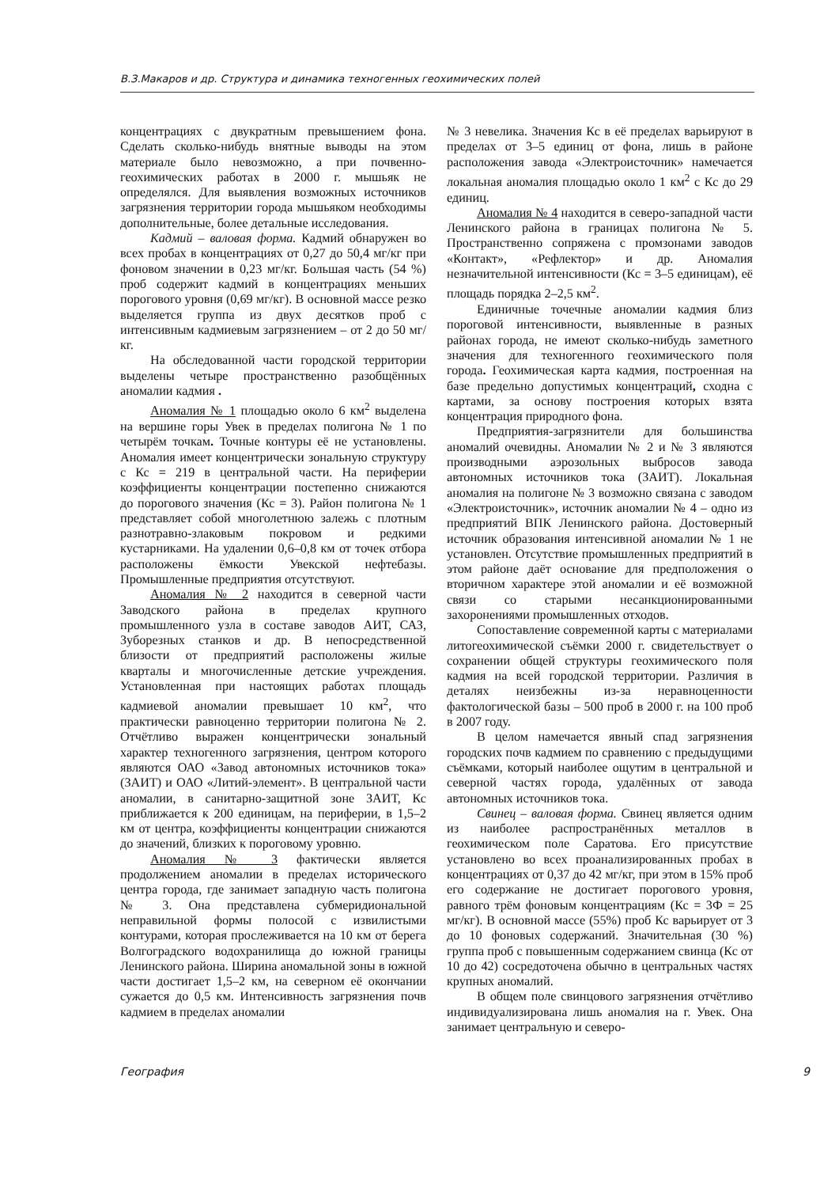В.З.Макаров и др. Структура и динамика техногенных геохимических полей
концентрациях с двукратным превышением фона. Сделать сколько-нибудь внятные выводы на этом материале было невозможно, а при почвенно-геохимических работах в 2000 г. мышьяк не определялся. Для выявления возможных источников загрязнения территории города мышьяком необходимы дополнительные, более детальные исследования.
Кадмий – валовая форма. Кадмий обнаружен во всех пробах в концентрациях от 0,27 до 50,4 мг/кг при фоновом значении в 0,23 мг/кг. Большая часть (54 %) проб содержит кадмий в концентрациях меньших порогового уровня (0,69 мг/кг). В основной массе резко выделяется группа из двух десятков проб с интенсивным кадмиевым загрязнением – от 2 до 50 мг/кг.
На обследованной части городской территории выделены четыре пространственно разобщённых аномалии кадмия .
Аномалия № 1 площадью около 6 км<sup>2</sup> выделена на вершине горы Увек в пределах полигона № 1 по четырём точкам. Точные контуры её не установлены. Аномалия имеет концентрически зональную структуру с Кс = 219 в центральной части. На периферии коэффициенты концентрации постепенно снижаются до порогового значения (Кс = 3). Район полигона № 1 представляет собой многолетнюю залежь с плотным разнотравно-злаковым покровом и редкими кустарниками. На удалении 0,6–0,8 км от точек отбора расположены ёмкости Увекской нефтебазы. Промышленные предприятия отсутствуют.
Аномалия № 2 находится в северной части Заводского района в пределах крупного промышленного узла в составе заводов АИТ, САЗ, Зуборезных станков и др. В непосредственной близости от предприятий расположены жилые кварталы и многочисленные детские учреждения. Установленная при настоящих работах площадь кадмиевой аномалии превышает 10 км<sup>2</sup>, что практически равноценно территории полигона № 2. Отчётливо выражен концентрически зональный характер техногенного загрязнения, центром которого являются ОАО «Завод автономных источников тока» (ЗАИТ) и ОАО «Литий-элемент». В центральной части аномалии, в санитарно-защитной зоне ЗАИТ, Кс приближается к 200 единицам, на периферии, в 1,5–2 км от центра, коэффициенты концентрации снижаются до значений, близких к пороговому уровню.
Аномалия № 3 фактически является продолжением аномалии в пределах исторического центра города, где занимает западную часть полигона № 3. Она представлена субмеридиональной неправильной формы полосой с извилистыми контурами, которая прослеживается на 10 км от берега Волгоградского водохранилища до южной границы Ленинского района. Ширина аномальной зоны в южной части достигает 1,5–2 км, на северном её окончании сужается до 0,5 км. Интенсивность загрязнения почв кадмием в пределах аномалии
№ 3 невелика. Значения Кс в её пределах варьируют в пределах от 3–5 единиц от фона, лишь в районе расположения завода «Электроисточник» намечается локальная аномалия площадью около 1 км<sup>2</sup> с Кс до 29 единиц.
Аномалия № 4 находится в северо-западной части Ленинского района в границах полигона № 5. Пространственно сопряжена с промзонами заводов «Контакт», «Рефлектор» и др. Аномалия незначительной интенсивности (Кс = 3–5 единицам), её площадь порядка 2–2,5 км<sup>2</sup>.
Единичные точечные аномалии кадмия близ пороговой интенсивности, выявленные в разных районах города, не имеют сколько-нибудь заметного значения для техногенного геохимического поля города. Геохимическая карта кадмия, построенная на базе предельно допустимых концентраций, сходна с картами, за основу построения которых взята концентрация природного фона.
Предприятия-загрязнители для большинства аномалий очевидны. Аномалии № 2 и № 3 являются производными аэрозольных выбросов завода автономных источников тока (ЗАИТ). Локальная аномалия на полигоне № 3 возможно связана с заводом «Электроисточник», источник аномалии № 4 – одно из предприятий ВПК Ленинского района. Достоверный источник образования интенсивной аномалии № 1 не установлен. Отсутствие промышленных предприятий в этом районе даёт основание для предположения о вторичном характере этой аномалии и её возможной связи со старыми несанкционированными захоронениями промышленных отходов.
Сопоставление современной карты с материалами литогеохимической съёмки 2000 г. свидетельствует о сохранении общей структуры геохимического поля кадмия на всей городской территории. Различия в деталях неизбежны из-за неравноценности фактологической базы – 500 проб в 2000 г. на 100 проб в 2007 году.
В целом намечается явный спад загрязнения городских почв кадмием по сравнению с предыдущими съёмками, который наиболее ощутим в центральной и северной частях города, удалённых от завода автономных источников тока.
Свинец – валовая форма. Свинец является одним из наиболее распространённых металлов в геохимическом поле Саратова. Его присутствие установлено во всех проанализированных пробах в концентрациях от 0,37 до 42 мг/кг, при этом в 15% проб его содержание не достигает порогового уровня, равного трём фоновым концентрациям (Кс = 3Ф = 25 мг/кг). В основной массе (55%) проб Кс варьирует от 3 до 10 фоновых содержаний. Значительная (30 %) группа проб с повышенным содержанием свинца (Кс от 10 до 42) сосредоточена обычно в центральных частях крупных аномалий.
В общем поле свинцового загрязнения отчётливо индивидуализирована лишь аномалия на г. Увек. Она занимает центральную и северо-
География 9